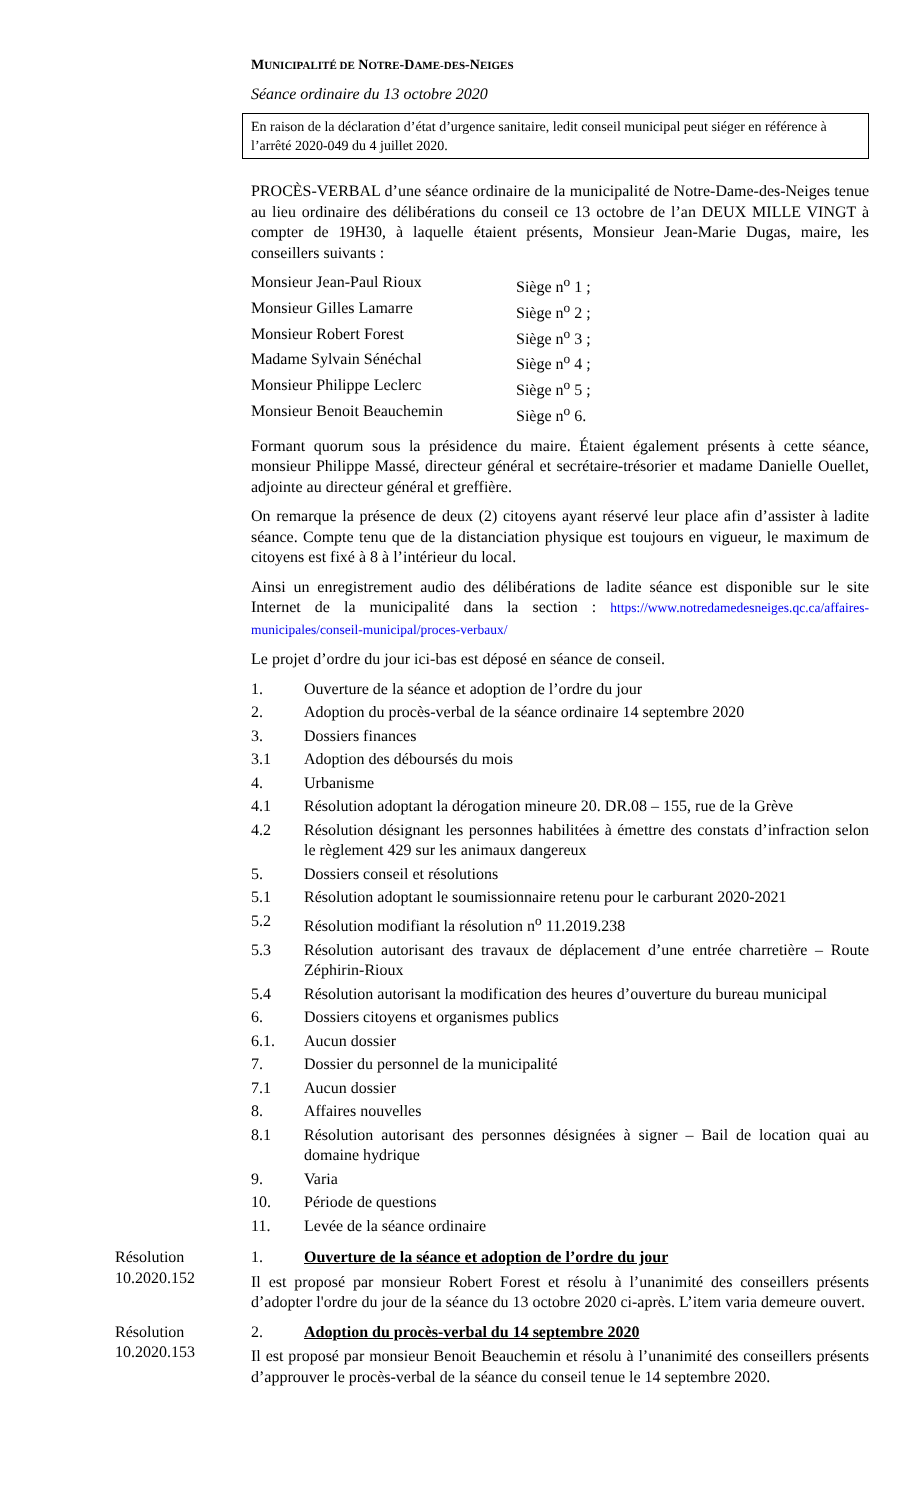MUNICIPALITÉ DE NOTRE-DAME-DES-NEIGES
Séance ordinaire du 13 octobre 2020
En raison de la déclaration d’état d’urgence sanitaire, ledit conseil municipal peut siéger en référence à l’arrêté 2020-049 du 4 juillet 2020.
PROCÈS-VERBAL d’une séance ordinaire de la municipalité de Notre-Dame-des-Neiges tenue au lieu ordinaire des délibérations du conseil ce 13 octobre de l’an DEUX MILLE VINGT à compter de 19H30, à laquelle étaient présents, Monsieur Jean-Marie Dugas, maire, les conseillers suivants :
| Monsieur Jean-Paul Rioux | Siège n<sup>o</sup> 1 ; |
| Monsieur Gilles Lamarre | Siège n<sup>o</sup> 2 ; |
| Monsieur Robert Forest | Siège n<sup>o</sup> 3 ; |
| Madame Sylvain Sénéchal | Siège n<sup>o</sup> 4 ; |
| Monsieur Philippe Leclerc | Siège n<sup>o</sup> 5 ; |
| Monsieur Benoit Beauchemin | Siège n<sup>o</sup> 6. |
Formant quorum sous la présidence du maire. Étaient également présents à cette séance, monsieur Philippe Massé, directeur général et secrétaire-trésorier et madame Danielle Ouellet, adjointe au directeur général et greffière.
On remarque la présence de deux (2) citoyens ayant réservé leur place afin d’assister à ladite séance. Compte tenu que de la distanciation physique est toujours en vigueur, le maximum de citoyens est fixé à 8 à l’intérieur du local.
Ainsi un enregistrement audio des délibérations de ladite séance est disponible sur le site Internet de la municipalité dans la section : https://www.notredamedesneiges.qc.ca/affaires-municipales/conseil-municipal/proces-verbaux/
Le projet d’ordre du jour ici-bas est déposé en séance de conseil.
| 1. | Ouverture de la séance et adoption de l’ordre du jour |
| 2. | Adoption du procès-verbal de la séance ordinaire 14 septembre 2020 |
| 3. | Dossiers finances |
| 3.1 | Adoption des déboursés du mois |
| 4. | Urbanisme |
| 4.1 | Résolution adoptant la dérogation mineure 20. DR.08 – 155, rue de la Grève |
| 4.2 | Résolution désignant les personnes habilitées à émettre des constats d’infraction selon le règlement 429 sur les animaux dangereux |
| 5. | Dossiers conseil et résolutions |
| 5.1 | Résolution adoptant le soumissionnaire retenu pour le carburant 2020-2021 |
| 5.2 | Résolution modifiant la résolution n<sup>o</sup> 11.2019.238 |
| 5.3 | Résolution autorisant des travaux de déplacement d’une entrée charretière – Route Zéphirin-Rioux |
| 5.4 | Résolution autorisant la modification des heures d’ouverture du bureau municipal |
| 6. | Dossiers citoyens et organismes publics |
| 6.1. | Aucun dossier |
| 7. | Dossier du personnel de la municipalité |
| 7.1 | Aucun dossier |
| 8. | Affaires nouvelles |
| 8.1 | Résolution autorisant des personnes désignées à signer – Bail de location quai au domaine hydrique |
| 9. | Varia |
| 10. | Période de questions |
| 11. | Levée de la séance ordinaire |
Résolution
10.2020.152
1. Ouverture de la séance et adoption de l’ordre du jour
Il est proposé par monsieur Robert Forest et résolu à l’unanimité des conseillers présents d’adopter l'ordre du jour de la séance du 13 octobre 2020 ci-après. L’item varia demeure ouvert.
Résolution
10.2020.153
2. Adoption du procès-verbal du 14 septembre 2020
Il est proposé par monsieur Benoit Beauchemin et résolu à l’unanimité des conseillers présents d’approuver le procès-verbal de la séance du conseil tenue le 14 septembre 2020.